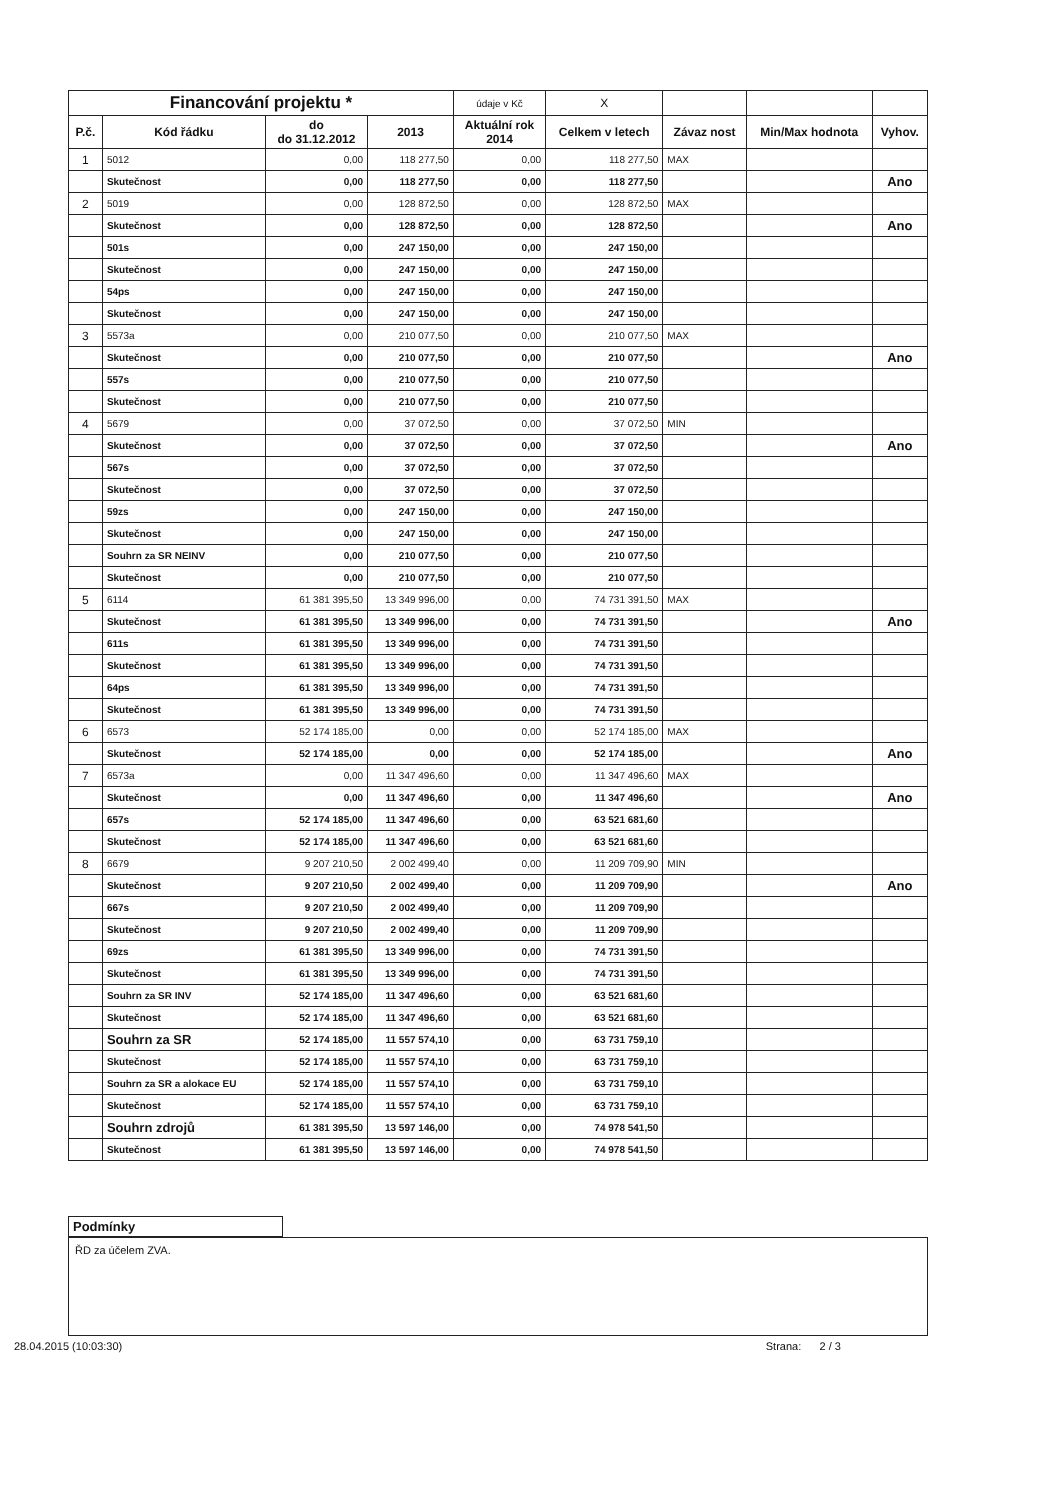| Financování projektu * | | | | údaje v Kč | X | | | |
| P.č. | Kód řádku | do do 31.12.2012 | 2013 | Aktuální rok 2014 | Celkem v letech | Závaz nost | Min/Max hodnota | Vyhov. |
| 1 | 5012 | 0,00 | 118 277,50 | 0,00 | 118 277,50 | MAX | | |
| | Skutečnost | 0,00 | 118 277,50 | 0,00 | 118 277,50 | | | Ano |
| 2 | 5019 | 0,00 | 128 872,50 | 0,00 | 128 872,50 | MAX | | |
| | Skutečnost | 0,00 | 128 872,50 | 0,00 | 128 872,50 | | | Ano |
| | 501s | 0,00 | 247 150,00 | 0,00 | 247 150,00 | | | |
| | Skutečnost | 0,00 | 247 150,00 | 0,00 | 247 150,00 | | | |
| | 54ps | 0,00 | 247 150,00 | 0,00 | 247 150,00 | | | |
| | Skutečnost | 0,00 | 247 150,00 | 0,00 | 247 150,00 | | | |
| 3 | 5573a | 0,00 | 210 077,50 | 0,00 | 210 077,50 | MAX | | |
| | Skutečnost | 0,00 | 210 077,50 | 0,00 | 210 077,50 | | | Ano |
| | 557s | 0,00 | 210 077,50 | 0,00 | 210 077,50 | | | |
| | Skutečnost | 0,00 | 210 077,50 | 0,00 | 210 077,50 | | | |
| 4 | 5679 | 0,00 | 37 072,50 | 0,00 | 37 072,50 | MIN | | |
| | Skutečnost | 0,00 | 37 072,50 | 0,00 | 37 072,50 | | | Ano |
| | 567s | 0,00 | 37 072,50 | 0,00 | 37 072,50 | | | |
| | Skutečnost | 0,00 | 37 072,50 | 0,00 | 37 072,50 | | | |
| | 59zs | 0,00 | 247 150,00 | 0,00 | 247 150,00 | | | |
| | Skutečnost | 0,00 | 247 150,00 | 0,00 | 247 150,00 | | | |
| | Souhrn za SR NEINV | 0,00 | 210 077,50 | 0,00 | 210 077,50 | | | |
| | Skutečnost | 0,00 | 210 077,50 | 0,00 | 210 077,50 | | | |
| 5 | 6114 | 61 381 395,50 | 13 349 996,00 | 0,00 | 74 731 391,50 | MAX | | |
| | Skutečnost | 61 381 395,50 | 13 349 996,00 | 0,00 | 74 731 391,50 | | | Ano |
| | 611s | 61 381 395,50 | 13 349 996,00 | 0,00 | 74 731 391,50 | | | |
| | Skutečnost | 61 381 395,50 | 13 349 996,00 | 0,00 | 74 731 391,50 | | | |
| | 64ps | 61 381 395,50 | 13 349 996,00 | 0,00 | 74 731 391,50 | | | |
| | Skutečnost | 61 381 395,50 | 13 349 996,00 | 0,00 | 74 731 391,50 | | | |
| 6 | 6573 | 52 174 185,00 | 0,00 | 0,00 | 52 174 185,00 | MAX | | |
| | Skutečnost | 52 174 185,00 | 0,00 | 0,00 | 52 174 185,00 | | | Ano |
| 7 | 6573a | 0,00 | 11 347 496,60 | 0,00 | 11 347 496,60 | MAX | | |
| | Skutečnost | 0,00 | 11 347 496,60 | 0,00 | 11 347 496,60 | | | Ano |
| | 657s | 52 174 185,00 | 11 347 496,60 | 0,00 | 63 521 681,60 | | | |
| | Skutečnost | 52 174 185,00 | 11 347 496,60 | 0,00 | 63 521 681,60 | | | |
| 8 | 6679 | 9 207 210,50 | 2 002 499,40 | 0,00 | 11 209 709,90 | MIN | | |
| | Skutečnost | 9 207 210,50 | 2 002 499,40 | 0,00 | 11 209 709,90 | | | Ano |
| | 667s | 9 207 210,50 | 2 002 499,40 | 0,00 | 11 209 709,90 | | | |
| | Skutečnost | 9 207 210,50 | 2 002 499,40 | 0,00 | 11 209 709,90 | | | |
| | 69zs | 61 381 395,50 | 13 349 996,00 | 0,00 | 74 731 391,50 | | | |
| | Skutečnost | 61 381 395,50 | 13 349 996,00 | 0,00 | 74 731 391,50 | | | |
| | Souhrn za SR INV | 52 174 185,00 | 11 347 496,60 | 0,00 | 63 521 681,60 | | | |
| | Skutečnost | 52 174 185,00 | 11 347 496,60 | 0,00 | 63 521 681,60 | | | |
| | Souhrn za SR | 52 174 185,00 | 11 557 574,10 | 0,00 | 63 731 759,10 | | | |
| | Skutečnost | 52 174 185,00 | 11 557 574,10 | 0,00 | 63 731 759,10 | | | |
| | Souhrn za SR a alokace EU | 52 174 185,00 | 11 557 574,10 | 0,00 | 63 731 759,10 | | | |
| | Skutečnost | 52 174 185,00 | 11 557 574,10 | 0,00 | 63 731 759,10 | | | |
| | Souhrn zdrojů | 61 381 395,50 | 13 597 146,00 | 0,00 | 74 978 541,50 | | | |
| | Skutečnost | 61 381 395,50 | 13 597 146,00 | 0,00 | 74 978 541,50 | | | |
Podmínky
ŘD za účelem ZVA.
28.04.2015 (10:03:30) Strana: 2 / 3